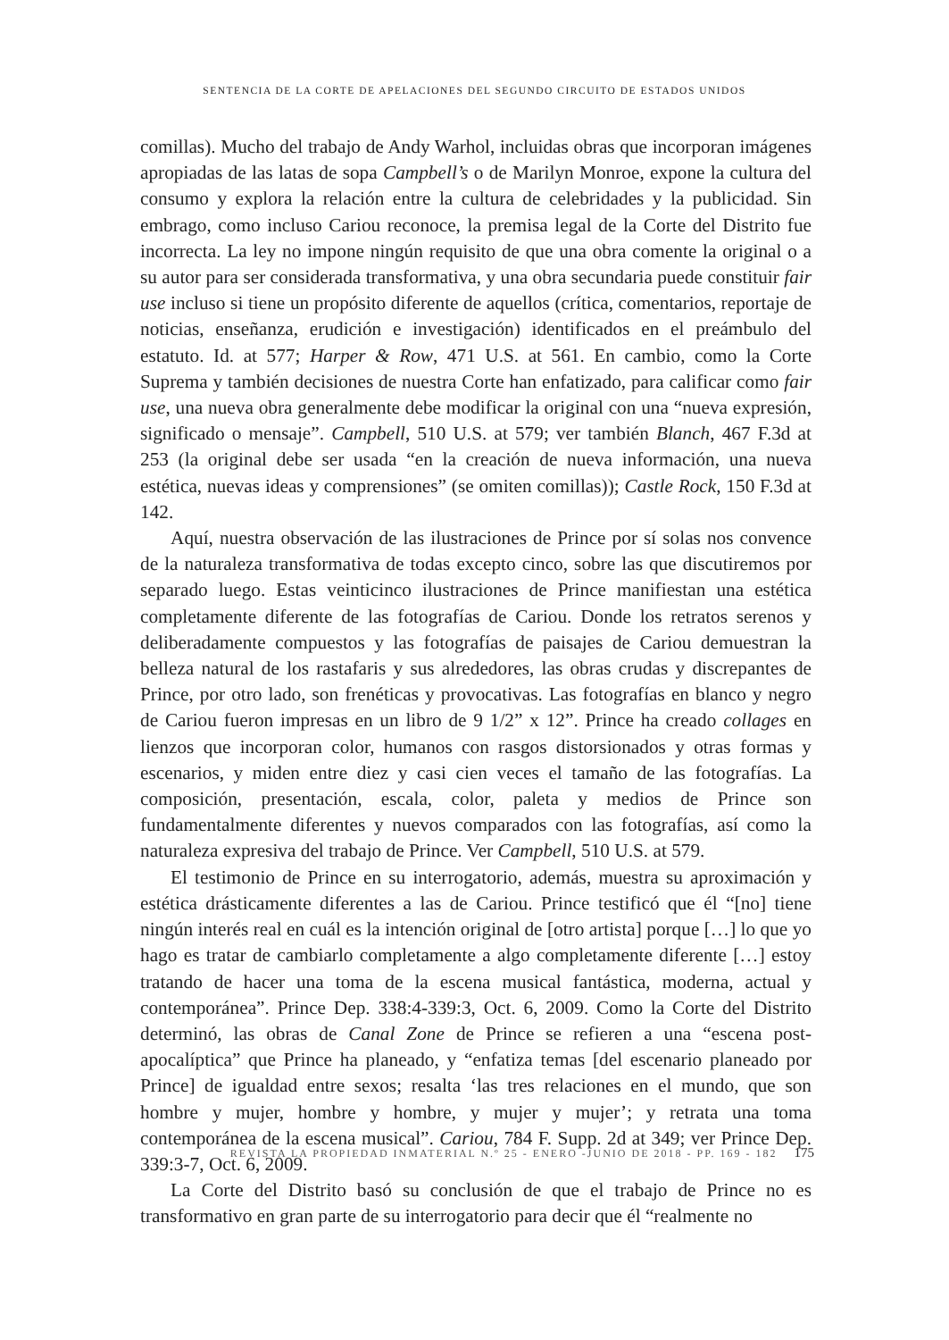SENTENCIA DE LA CORTE DE APELACIONES DEL SEGUNDO CIRCUITO DE ESTADOS UNIDOS
comillas). Mucho del trabajo de Andy Warhol, incluidas obras que incorporan imágenes apropiadas de las latas de sopa Campbell’s o de Marilyn Monroe, expone la cultura del consumo y explora la relación entre la cultura de celebridades y la publicidad. Sin embrago, como incluso Cariou reconoce, la premisa legal de la Corte del Distrito fue incorrecta. La ley no impone ningún requisito de que una obra comente la original o a su autor para ser considerada transformativa, y una obra secundaria puede constituir fair use incluso si tiene un propósito diferente de aquellos (crítica, comentarios, reportaje de noticias, enseñanza, erudición e investigación) identificados en el preámbulo del estatuto. Id. at 577; Harper & Row, 471 U.S. at 561. En cambio, como la Corte Suprema y también decisiones de nuestra Corte han enfatizado, para calificar como fair use, una nueva obra generalmente debe modificar la original con una “nueva expresión, significado o mensaje”. Campbell, 510 U.S. at 579; ver también Blanch, 467 F.3d at 253 (la original debe ser usada “en la creación de nueva información, una nueva estética, nuevas ideas y comprensiones” (se omiten comillas)); Castle Rock, 150 F.3d at 142.
Aquí, nuestra observación de las ilustraciones de Prince por sí solas nos convence de la naturaleza transformativa de todas excepto cinco, sobre las que discutiremos por separado luego. Estas veinticinco ilustraciones de Prince manifiestan una estética completamente diferente de las fotografías de Cariou. Donde los retratos serenos y deliberadamente compuestos y las fotografías de paisajes de Cariou demuestran la belleza natural de los rastafaris y sus alrededores, las obras crudas y discrepantes de Prince, por otro lado, son frenéticas y provocativas. Las fotografías en blanco y negro de Cariou fueron impresas en un libro de 9 1/2” x 12”. Prince ha creado collages en lienzos que incorporan color, humanos con rasgos distorsionados y otras formas y escenarios, y miden entre diez y casi cien veces el tamaño de las fotografías. La composición, presentación, escala, color, paleta y medios de Prince son fundamentalmente diferentes y nuevos comparados con las fotografías, así como la naturaleza expresiva del trabajo de Prince. Ver Campbell, 510 U.S. at 579.
El testimonio de Prince en su interrogatorio, además, muestra su aproximación y estética drásticamente diferentes a las de Cariou. Prince testificó que él “[no] tiene ningún interés real en cuál es la intención original de [otro artista] porque […] lo que yo hago es tratar de cambiarlo completamente a algo completamente diferente […] estoy tratando de hacer una toma de la escena musical fantástica, moderna, actual y contemporánea”. Prince Dep. 338:4-339:3, Oct. 6, 2009. Como la Corte del Distrito determinó, las obras de Canal Zone de Prince se refieren a una “escena post-apocalíptica” que Prince ha planeado, y “enfatiza temas [del escenario planeado por Prince] de igualdad entre sexos; resalta ‘las tres relaciones en el mundo, que son hombre y mujer, hombre y hombre, y mujer y mujer’; y retrata una toma contemporánea de la escena musical”. Cariou, 784 F. Supp. 2d at 349; ver Prince Dep. 339:3-7, Oct. 6, 2009.
La Corte del Distrito basó su conclusión de que el trabajo de Prince no es transformativo en gran parte de su interrogatorio para decir que él “realmente no
REVISTA LA PROPIEDAD INMATERIAL N.º 25 - ENERO -JUNIO DE 2018 - PP. 169 - 182 175